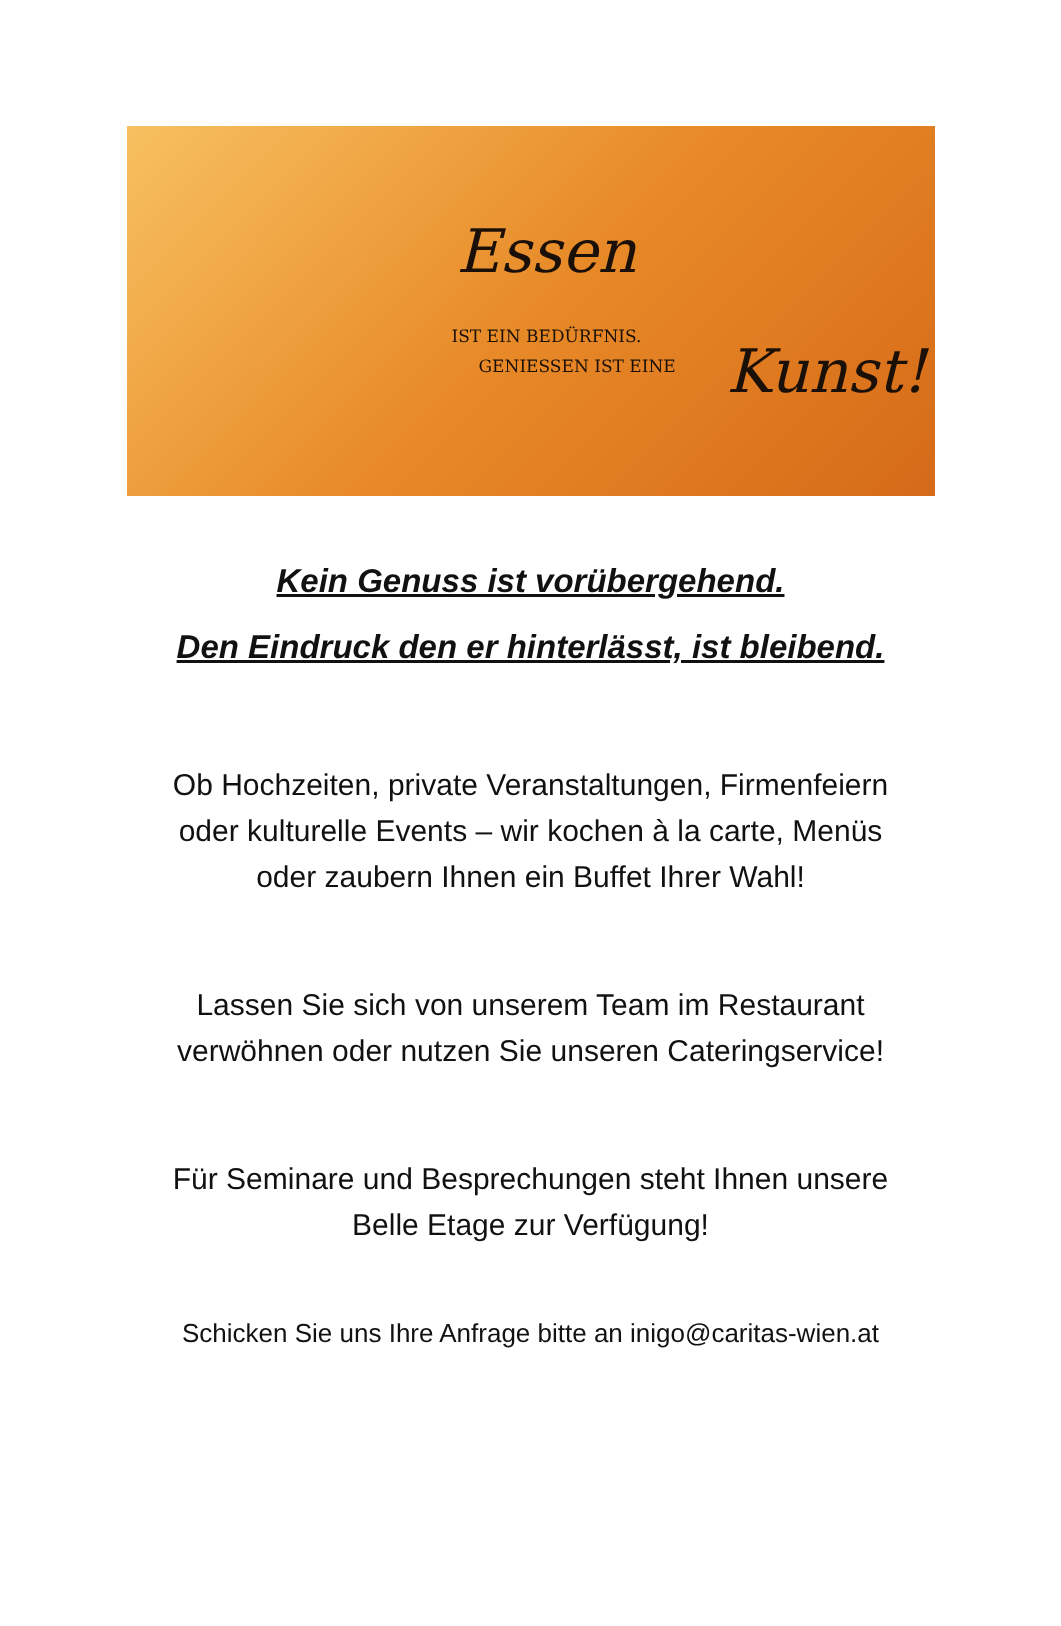Essen
IST EIN BEDÜRFNIS.
GENIESSEN IST EINE
Kunst!
Kein Genuss ist vorübergehend.
Den Eindruck den er hinterlässt, ist bleibend.
Ob Hochzeiten, private Veranstaltungen, Firmenfeiern
oder kulturelle Events – wir kochen à la carte, Menüs
oder zaubern Ihnen ein Buffet Ihrer Wahl!
Lassen Sie sich von unserem Team im Restaurant
verwöhnen oder nutzen Sie unseren Cateringservice!
Für Seminare und Besprechungen steht Ihnen unsere
Belle Etage zur Verfügung!
Schicken Sie uns Ihre Anfrage bitte an inigo@caritas-wien.at